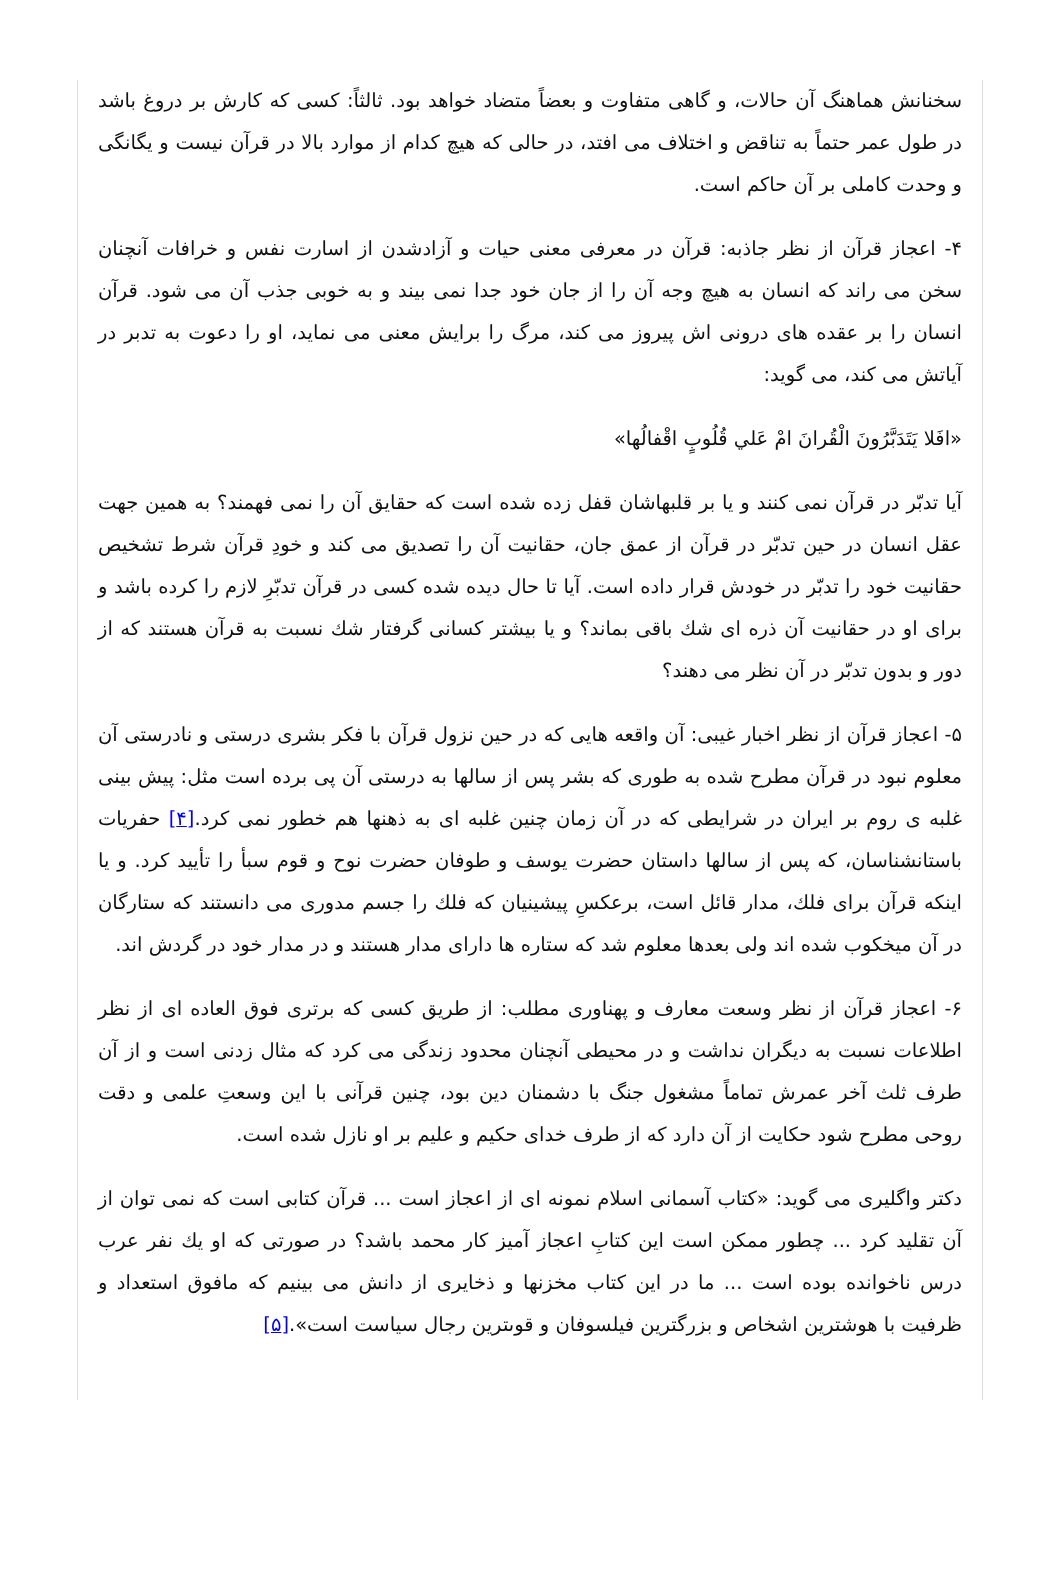سخنانش هماهنگ آن حالات، و گاهی متفاوت و بعضاً متضاد خواهد بود. ثالثاً: کسی که کارش بر دروغ باشد در طول عمر حتماً به تناقض و اختلاف می افتد، در حالی که هیچ کدام از موارد بالا در قرآن نیست و یگانگی و وحدت کاملی بر آن حاکم است.
۴- اعجاز قرآن از نظر جاذبه: قرآن در معرفی معنی حیات و آزادشدن از اسارت نفس و خرافات آنچنان سخن می راند که انسان به هیچ وجه آن را از جان خود جدا نمی بیند و به خوبی جذب آن می شود. قرآن انسان را بر عقده های درونی اش پیروز می کند، مرگ را برایش معنی می نماید، او را دعوت به تدبر در آیاتش می کند، می گوید:
«افَلا يَتَدَبَّرُونَ الْقُرانَ امْ عَلي قُلُوبٍ اقْفالُها»
آیا تدبّر در قرآن نمی کنند و یا بر قلبهاشان قفل زده شده است که حقایق آن را نمی فهمند؟ به همین جهت عقل انسان در حین تدبّر در قرآن از عمق جان، حقانیت آن را تصدیق می کند و خودِ قرآن شرط تشخیص حقانیت خود را تدبّر در خودش قرار داده است. آیا تا حال دیده شده کسی در قرآن تدبّرِ لازم را کرده باشد و برای او در حقانیت آن ذره ای شك باقی بماند؟ و یا بیشتر کسانی گرفتار شك نسبت به قرآن هستند که از دور و بدون تدبّر در آن نظر می دهند؟
۵- اعجاز قرآن از نظر اخبار غیبی: آن واقعه هایی که در حین نزول قرآن با فکر بشری درستی و نادرستی آن معلوم نبود در قرآن مطرح شده به طوری که بشر پس از سالها به درستی آن پی برده است مثل: پیش بینی غلبه ی روم بر ایران در شرایطی که در آن زمان چنین غلبه ای به ذهنها هم خطور نمی کرد.[۴] حفریات باستانشناسان، که پس از سالها داستان حضرت یوسف و طوفان حضرت نوح و قوم سبأ را تأیید کرد. و یا اینکه قرآن برای فلك، مدار قائل است، برعکسِ پیشینیان که فلك را جسم مدوری می دانستند که ستارگان در آن میخکوب شده اند ولی بعدها معلوم شد که ستاره ها دارای مدار هستند و در مدار خود در گردش اند.
۶- اعجاز قرآن از نظر وسعت معارف و پهناوری مطلب: از طریق کسی که برتری فوق العاده ای از نظر اطلاعات نسبت به دیگران نداشت و در محیطی آنچنان محدود زندگی می کرد که مثال زدنی است و از آن طرف ثلث آخر عمرش تماماً مشغول جنگ با دشمنان دین بود، چنین قرآنی با این وسعتِ علمی و دقت روحی مطرح شود حکایت از آن دارد که از طرف خدای حکیم و علیم بر او نازل شده است.
دکتر واگلیری می گوید: «کتاب آسمانی اسلام نمونه ای از اعجاز است ... قرآن کتابی است که نمی توان از آن تقلید کرد ... چطور ممکن است این کتابِ اعجاز آمیز کار محمد باشد؟ در صورتی که او یك نفر عرب درس ناخوانده بوده است ... ما در این کتاب مخزنها و ذخایری از دانش می بینیم که مافوق استعداد و ظرفیت با هوشترین اشخاص و بزرگترین فیلسوفان و قوىترین رجال سیاست است».[۵]